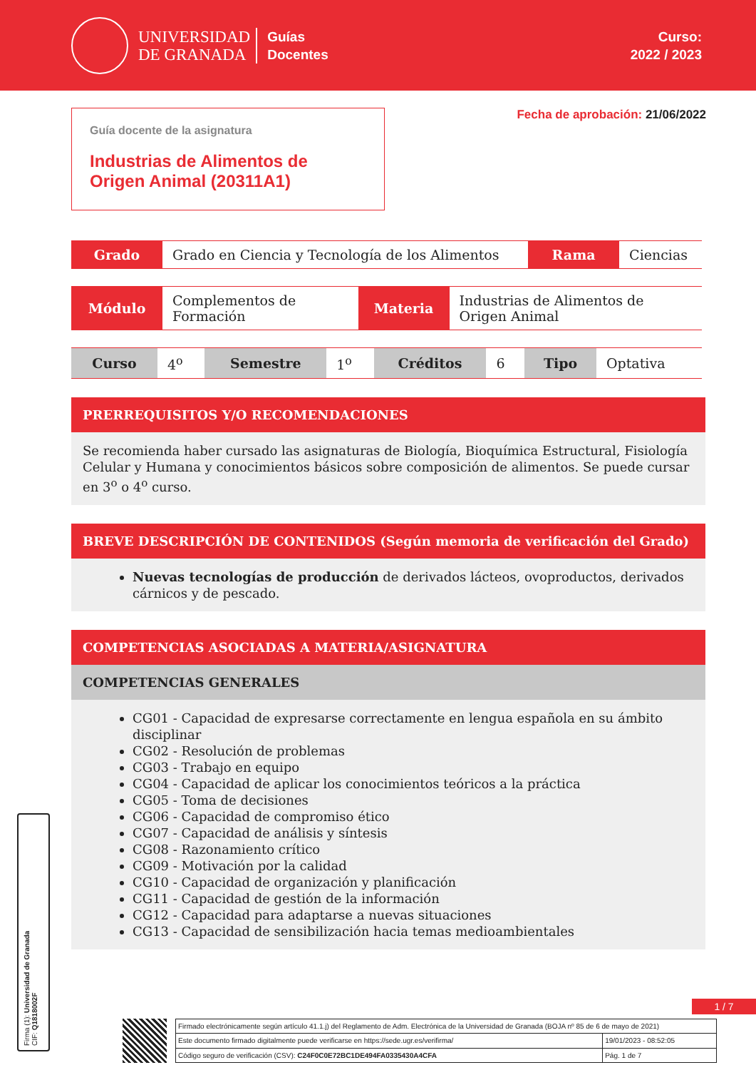UNIVERSIDAD
DE GRANADA
Guías
Docentes
Curso:
2022 / 2023
Guía docente de la asignatura
Industrias de Alimentos de Origen Animal (20311A1)
Fecha de aprobación: 21/06/2022
| Grado | Grado en Ciencia y Tecnología de los Alimentos | Rama | Ciencias |
| Módulo | Complementos de Formación | Materia | Industrias de Alimentos de Origen Animal |
| Curso | 4<sup>o</sup> | Semestre | 1<sup>o</sup> | Créditos | 6 | Tipo | Optativa |
PRERREQUISITOS Y/O RECOMENDACIONES
Se recomienda haber cursado las asignaturas de Biología, Bioquímica Estructural, Fisiología Celular y Humana y conocimientos básicos sobre composición de alimentos. Se puede cursar en 3<sup>o</sup> o 4<sup>o</sup> curso.
BREVE DESCRIPCIÓN DE CONTENIDOS (Según memoria de verificación del Grado)
Nuevas tecnologías de producción de derivados lácteos, ovoproductos, derivados cárnicos y de pescado.
COMPETENCIAS ASOCIADAS A MATERIA/ASIGNATURA
COMPETENCIAS GENERALES
CG01 - Capacidad de expresarse correctamente en lengua española en su ámbito disciplinar
CG02 - Resolución de problemas
CG03 - Trabajo en equipo
CG04 - Capacidad de aplicar los conocimientos teóricos a la práctica
CG05 - Toma de decisiones
CG06 - Capacidad de compromiso ético
CG07 - Capacidad de análisis y síntesis
CG08 - Razonamiento crítico
CG09 - Motivación por la calidad
CG10 - Capacidad de organización y planificación
CG11 - Capacidad de gestión de la información
CG12 - Capacidad para adaptarse a nuevas situaciones
CG13 - Capacidad de sensibilización hacia temas medioambientales
Firma (1): Universidad de Granada
CIF: Q1818002F
1 / 7
| Firmado electrónicamente según artículo 41.1.j) del Reglamento de Adm. Electrónica de la Universidad de Granada (BOJA nº 85 de 6 de mayo de 2021) | |
| Este documento firmado digitalmente puede verificarse en https://sede.ugr.es/verifirma/ | 19/01/2023 - 08:52:05 |
| Código seguro de verificación (CSV): C24F0C0E72BC1DE494FA0335430A4CFA | Pág. 1 de 7 |